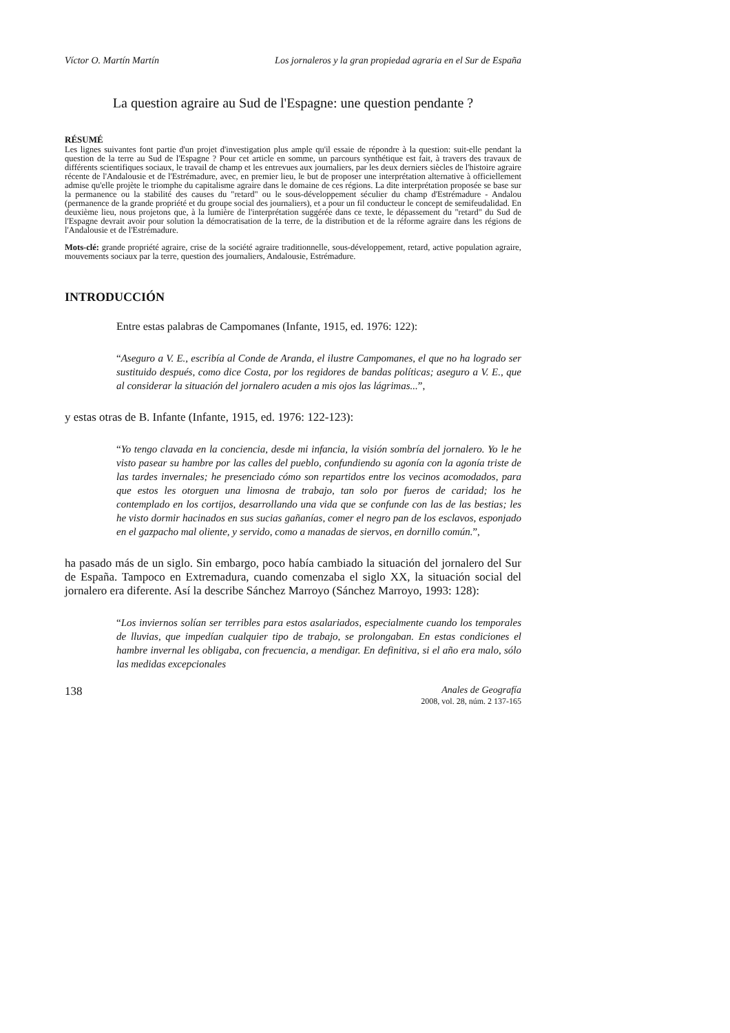Víctor O. Martín Martín Los jornaleros y la gran propiedad agraria en el Sur de España
La question agraire au Sud de l'Espagne: une question pendante ?
RÉSUMÉ
Les lignes suivantes font partie d'un projet d'investigation plus ample qu'il essaie de répondre à la question: suit-elle pendant la question de la terre au Sud de l'Espagne ? Pour cet article en somme, un parcours synthétique est fait, à travers des travaux de différents scientifiques sociaux, le travail de champ et les entrevues aux journaliers, par les deux derniers siècles de l'histoire agraire récente de l'Andalousie et de l'Estrémadure, avec, en premier lieu, le but de proposer une interprétation alternative à officiellement admise qu'elle projète le triomphe du capitalisme agraire dans le domaine de ces régions. La dite interprétation proposée se base sur la permanence ou la stabilité des causes du "retard" ou le sous-développement séculier du champ d'Estrémadure - Andalou (permanence de la grande propriété et du groupe social des journaliers), et a pour un fil conducteur le concept de semifeudalidad. En deuxième lieu, nous projetons que, à la lumière de l'interprétation suggérée dans ce texte, le dépassement du "retard" du Sud de l'Espagne devrait avoir pour solution la démocratisation de la terre, de la distribution et de la réforme agraire dans les régions de l'Andalousie et de l'Estrémadure.
Mots-clé: grande propriété agraire, crise de la société agraire traditionnelle, sous-développement, retard, active population agraire, mouvements sociaux par la terre, question des journaliers, Andalousie, Estrémadure.
INTRODUCCIÓN
Entre estas palabras de Campomanes (Infante, 1915, ed. 1976: 122):
“Aseguro a V. E., escribía al Conde de Aranda, el ilustre Campomanes, el que no ha logrado ser sustituido después, como dice Costa, por los regidores de bandas políticas; aseguro a V. E., que al considerar la situación del jornalero acuden a mis ojos las lágrimas...”,
y estas otras de B. Infante (Infante, 1915, ed. 1976: 122-123):
“Yo tengo clavada en la conciencia, desde mi infancia, la visión sombría del jornalero. Yo le he visto pasear su hambre por las calles del pueblo, confundiendo su agonía con la agonía triste de las tardes invernales; he presenciado cómo son repartidos entre los vecinos acomodados, para que estos les otorguen una limosna de trabajo, tan solo por fueros de caridad; los he contemplado en los cortijos, desarrollando una vida que se confunde con las de las bestias; les he visto dormir hacinados en sus sucias gañanías, comer el negro pan de los esclavos, esponjado en el gazpacho mal oliente, y servido, como a manadas de siervos, en dornillo común.”,
ha pasado más de un siglo. Sin embargo, poco había cambiado la situación del jornalero del Sur de España. Tampoco en Extremadura, cuando comenzaba el siglo XX, la situación social del jornalero era diferente. Así la describe Sánchez Marroyo (Sánchez Marroyo, 1993: 128):
“Los inviernos solían ser terribles para estos asalariados, especialmente cuando los temporales de lluvias, que impedían cualquier tipo de trabajo, se prolongaban. En estas condiciones el hambre invernal les obligaba, con frecuencia, a mendigar. En definitiva, si el año era malo, sólo las medidas excepcionales
138 Anales de Geografía
2008, vol. 28, núm. 2 137-165